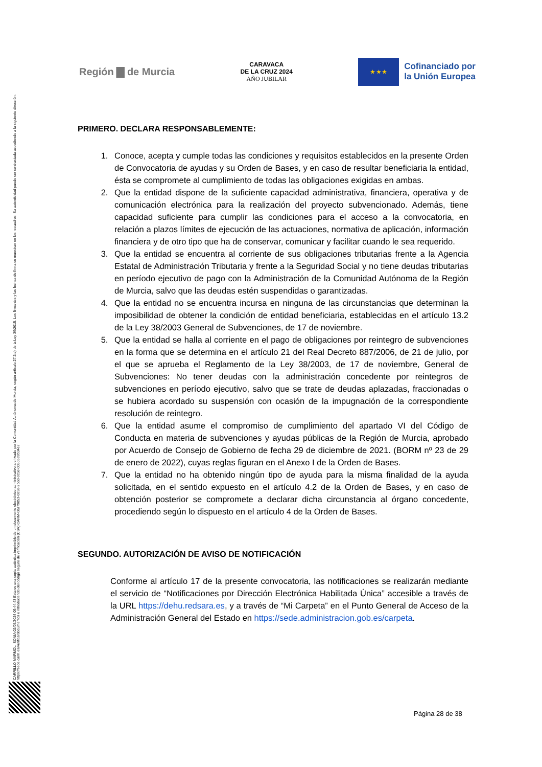CARRILLO MARMOL, SONIA 02/05/2024 09:44:43 Esta es una copia auténtica imprimible de un documento electrónico administrativo archivado por la Comunidad Autónoma de Murcia, según artículo 27.3.c) de la Ley 39/2015. Los firmantes y las fechas de firma se muestran en los recuadros. Su autenticidad puede ser contrastada accediendo a la siguiente dirección: https://sede.carm.es/verificardocumentos e introduciendo del código seguro de verificación (CSV) CARM-08a79853-0858-2bdd-0c58-0050569b34e7
Región ▇ de Murcia
CARAVACA
DE LA CRUZ 2024
AÑO JUBILAR
★ ★ ★
Cofinanciado por
la Unión Europea
PRIMERO. DECLARA RESPONSABLEMENTE:
1. Conoce, acepta y cumple todas las condiciones y requisitos establecidos en la presente Orden de Convocatoria de ayudas y su Orden de Bases, y en caso de resultar beneficiaria la entidad, ésta se compromete al cumplimiento de todas las obligaciones exigidas en ambas.
2. Que la entidad dispone de la suficiente capacidad administrativa, financiera, operativa y de comunicación electrónica para la realización del proyecto subvencionado. Además, tiene capacidad suficiente para cumplir las condiciones para el acceso a la convocatoria, en relación a plazos límites de ejecución de las actuaciones, normativa de aplicación, información financiera y de otro tipo que ha de conservar, comunicar y facilitar cuando le sea requerido.
3. Que la entidad se encuentra al corriente de sus obligaciones tributarias frente a la Agencia Estatal de Administración Tributaria y frente a la Seguridad Social y no tiene deudas tributarias en período ejecutivo de pago con la Administración de la Comunidad Autónoma de la Región de Murcia, salvo que las deudas estén suspendidas o garantizadas.
4. Que la entidad no se encuentra incursa en ninguna de las circunstancias que determinan la imposibilidad de obtener la condición de entidad beneficiaria, establecidas en el artículo 13.2 de la Ley 38/2003 General de Subvenciones, de 17 de noviembre.
5. Que la entidad se halla al corriente en el pago de obligaciones por reintegro de subvenciones en la forma que se determina en el artículo 21 del Real Decreto 887/2006, de 21 de julio, por el que se aprueba el Reglamento de la Ley 38/2003, de 17 de noviembre, General de Subvenciones: No tener deudas con la administración concedente por reintegros de subvenciones en período ejecutivo, salvo que se trate de deudas aplazadas, fraccionadas o se hubiera acordado su suspensión con ocasión de la impugnación de la correspondiente resolución de reintegro.
6. Que la entidad asume el compromiso de cumplimiento del apartado VI del Código de Conducta en materia de subvenciones y ayudas públicas de la Región de Murcia, aprobado por Acuerdo de Consejo de Gobierno de fecha 29 de diciembre de 2021. (BORM nº 23 de 29 de enero de 2022), cuyas reglas figuran en el Anexo I de la Orden de Bases.
7. Que la entidad no ha obtenido ningún tipo de ayuda para la misma finalidad de la ayuda solicitada, en el sentido expuesto en el artículo 4.2 de la Orden de Bases, y en caso de obtención posterior se compromete a declarar dicha circunstancia al órgano concedente, procediendo según lo dispuesto en el artículo 4 de la Orden de Bases.
SEGUNDO. AUTORIZACIÓN DE AVISO DE NOTIFICACIÓN
Conforme al artículo 17 de la presente convocatoria, las notificaciones se realizarán mediante el servicio de “Notificaciones por Dirección Electrónica Habilitada Única” accesible a través de la URL https://dehu.redsara.es, y a través de “Mi Carpeta” en el Punto General de Acceso de la Administración General del Estado en https://sede.administracion.gob.es/carpeta.
Página 28 de 38